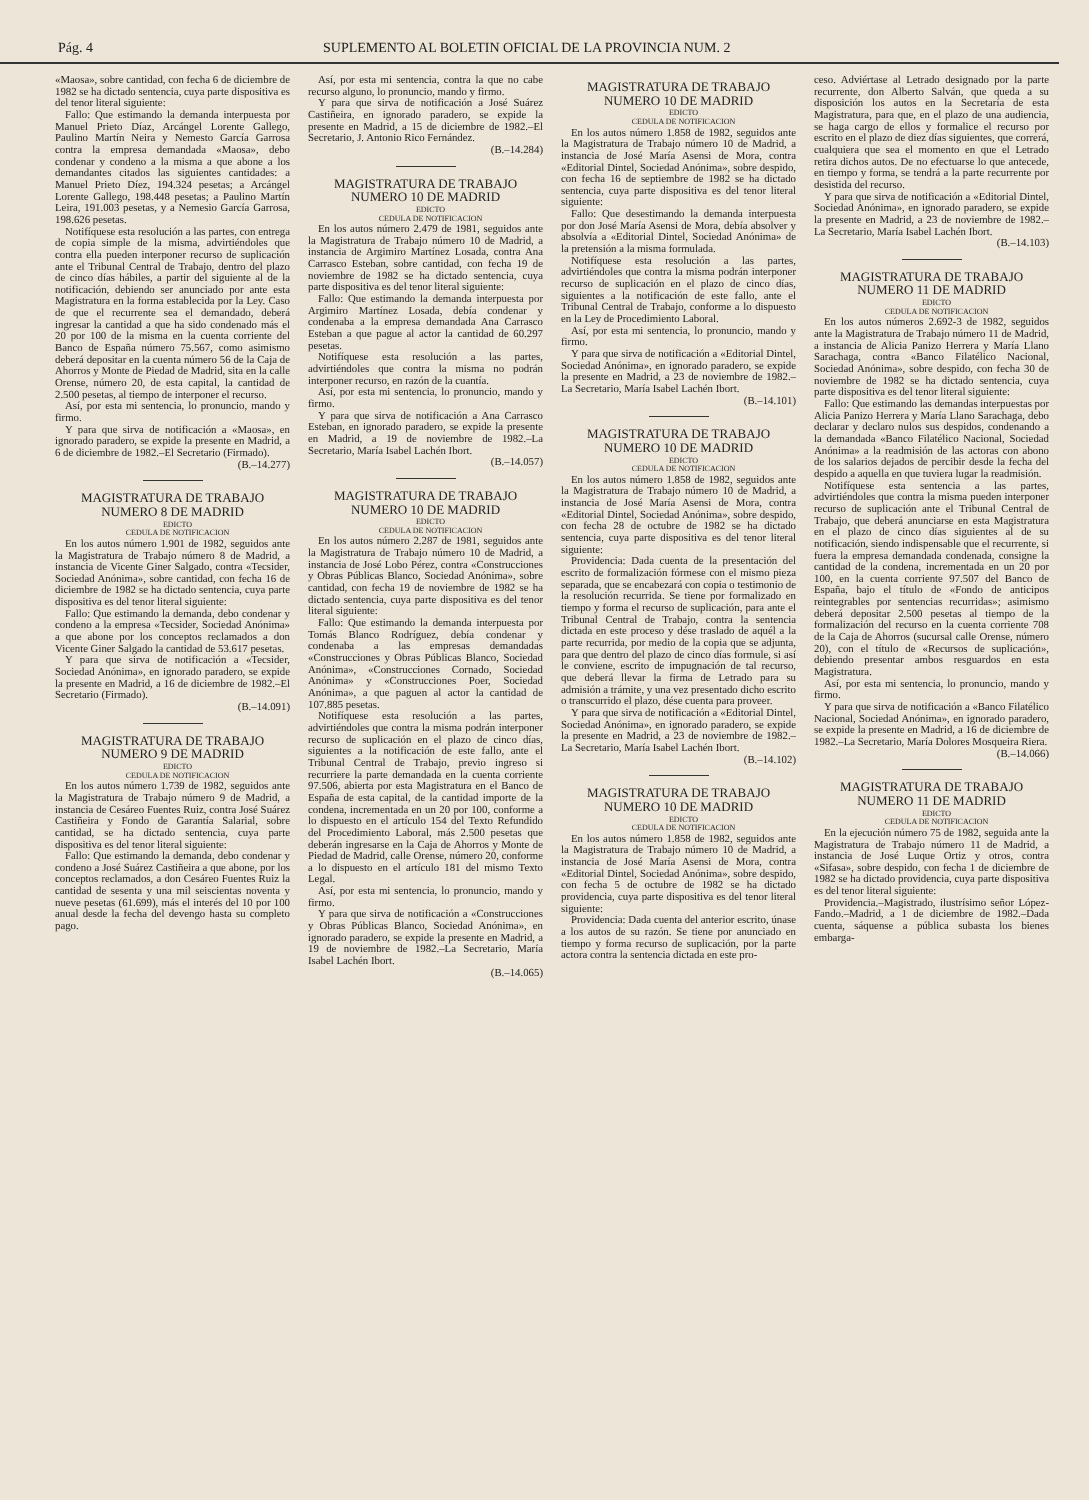Pág. 4 SUPLEMENTO AL BOLETIN OFICIAL DE LA PROVINCIA NUM. 2
«Maosa», sobre cantidad, con fecha 6 de diciembre de 1982 se ha dictado sentencia, cuya parte dispositiva es del tenor literal siguiente:
Fallo: Que estimando la demanda interpuesta por Manuel Prieto Díaz, Arcángel Lorente Gallego, Paulino Martín Neira y Nemesto García Garrosa contra la empresa demandada «Maosa», debo condenar y condeno a la misma a que abone a los demandantes citados las siguientes cantidades: a Manuel Prieto Díez, 194.324 pesetas; a Arcángel Lorente Gallego, 198.448 pesetas; a Paulino Martín Leira, 191.003 pesetas, y a Nemesio García Garrosa, 198.626 pesetas.
Notifíquese esta resolución a las partes, con entrega de copia simple de la misma, advirtiéndoles que contra ella pueden interponer recurso de suplicación ante el Tribunal Central de Trabajo, dentro del plazo de cinco días hábiles, a partir del siguiente al de la notificación, debiendo ser anunciado por ante esta Magistratura en la forma establecida por la Ley. Caso de que el recurrente sea el demandado, deberá ingresar la cantidad a que ha sido condenado más el 20 por 100 de la misma en la cuenta corriente del Banco de España número 75.567, como asimismo deberá depositar en la cuenta número 56 de la Caja de Ahorros y Monte de Piedad de Madrid, sita en la calle Orense, número 20, de esta capital, la cantidad de 2.500 pesetas, al tiempo de interponer el recurso.
Así, por esta mi sentencia, lo pronuncio, mando y firmo.
Y para que sirva de notificación a «Maosa», en ignorado paradero, se expide la presente en Madrid, a 6 de diciembre de 1982.–El Secretario (Firmado).
(B.–14.277)
MAGISTRATURA DE TRABAJO
NUMERO 8 DE MADRID
EDICTO
CEDULA DE NOTIFICACION
En los autos número 1.901 de 1982, seguidos ante la Magistratura de Trabajo número 8 de Madrid, a instancia de Vicente Giner Salgado, contra «Tecsider, Sociedad Anónima», sobre cantidad, con fecha 16 de diciembre de 1982 se ha dictado sentencia, cuya parte dispositiva es del tenor literal siguiente:
Fallo: Que estimando la demanda, debo condenar y condeno a la empresa «Tecsider, Sociedad Anónima» a que abone por los conceptos reclamados a don Vicente Giner Salgado la cantidad de 53.617 pesetas.
Y para que sirva de notificación a «Tecsider, Sociedad Anónima», en ignorado paradero, se expide la presente en Madrid, a 16 de diciembre de 1982.–El Secretario (Firmado).
(B.–14.091)
MAGISTRATURA DE TRABAJO
NUMERO 9 DE MADRID
EDICTO
CEDULA DE NOTIFICACION
En los autos número 1.739 de 1982, seguidos ante la Magistratura de Trabajo número 9 de Madrid, a instancia de Cesáreo Fuentes Ruiz, contra José Suárez Castiñeira y Fondo de Garantía Salarial, sobre cantidad, se ha dictado sentencia, cuya parte dispositiva es del tenor literal siguiente:
Fallo: Que estimando la demanda, debo condenar y condeno a José Suárez Castiñeira a que abone, por los conceptos reclamados, a don Cesáreo Fuentes Ruiz la cantidad de sesenta y una mil seiscientas noventa y nueve pesetas (61.699), más el interés del 10 por 100 anual desde la fecha del devengo hasta su completo pago.
Así, por esta mi sentencia, contra la que no cabe recurso alguno, lo pronuncio, mando y firmo.
Y para que sirva de notificación a José Suárez Castiñeira, en ignorado paradero, se expide la presente en Madrid, a 15 de diciembre de 1982.–El Secretario, J. Antonio Rico Fernández.
(B.–14.284)
MAGISTRATURA DE TRABAJO
NUMERO 10 DE MADRID
EDICTO
CEDULA DE NOTIFICACION
En los autos número 2.479 de 1981, seguidos ante la Magistratura de Trabajo número 10 de Madrid, a instancia de Argimiro Martínez Losada, contra Ana Carrasco Esteban, sobre cantidad, con fecha 19 de noviembre de 1982 se ha dictado sentencia, cuya parte dispositiva es del tenor literal siguiente:
Fallo: Que estimando la demanda interpuesta por Argimiro Martínez Losada, debía condenar y condenaba a la empresa demandada Ana Carrasco Esteban a que pague al actor la cantidad de 60.297 pesetas.
Notifíquese esta resolución a las partes, advirtiéndoles que contra la misma no podrán interponer recurso, en razón de la cuantía.
Así, por esta mi sentencia, lo pronuncio, mando y firmo.
Y para que sirva de notificación a Ana Carrasco Esteban, en ignorado paradero, se expide la presente en Madrid, a 19 de noviembre de 1982.–La Secretario, María Isabel Lachén Ibort.
(B.–14.057)
MAGISTRATURA DE TRABAJO
NUMERO 10 DE MADRID
EDICTO
CEDULA DE NOTIFICACION
En los autos número 2.287 de 1981, seguidos ante la Magistratura de Trabajo número 10 de Madrid, a instancia de José Lobo Pérez, contra «Construcciones y Obras Públicas Blanco, Sociedad Anónima», sobre cantidad, con fecha 19 de noviembre de 1982 se ha dictado sentencia, cuya parte dispositiva es del tenor literal siguiente:
Fallo: Que estimando la demanda interpuesta por Tomás Blanco Rodríguez, debía condenar y condenaba a las empresas demandadas «Construcciones y Obras Públicas Blanco, Sociedad Anónima», «Construcciones Cornado, Sociedad Anónima» y «Construcciones Poer, Sociedad Anónima», a que paguen al actor la cantidad de 107.885 pesetas.
Notifíquese esta resolución a las partes, advirtiéndoles que contra la misma podrán interponer recurso de suplicación en el plazo de cinco días, siguientes a la notificación de este fallo, ante el Tribunal Central de Trabajo, previo ingreso si recurriere la parte demandada en la cuenta corriente 97.506, abierta por esta Magistratura en el Banco de España de esta capital, de la cantidad importe de la condena, incrementada en un 20 por 100, conforme a lo dispuesto en el artículo 154 del Texto Refundido del Procedimiento Laboral, más 2.500 pesetas que deberán ingresarse en la Caja de Ahorros y Monte de Piedad de Madrid, calle Orense, número 20, conforme a lo dispuesto en el artículo 181 del mismo Texto Legal.
Así, por esta mi sentencia, lo pronuncio, mando y firmo.
Y para que sirva de notificación a «Construcciones y Obras Públicas Blanco, Sociedad Anónima», en ignorado paradero, se expide la presente en Madrid, a 19 de noviembre de 1982.–La Secretario, María Isabel Lachén Ibort.
(B.–14.065)
MAGISTRATURA DE TRABAJO
NUMERO 10 DE MADRID
EDICTO
CEDULA DE NOTIFICACION
En los autos número 1.858 de 1982, seguidos ante la Magistratura de Trabajo número 10 de Madrid, a instancia de José María Asensi de Mora, contra «Editorial Dintel, Sociedad Anónima», sobre despido, con fecha 16 de septiembre de 1982 se ha dictado sentencia, cuya parte dispositiva es del tenor literal siguiente:
Fallo: Que desestimando la demanda interpuesta por don José María Asensi de Mora, debía absolver y absolvía a «Editorial Dintel, Sociedad Anónima» de la pretensión a la misma formulada.
Notifíquese esta resolución a las partes, advirtiéndoles que contra la misma podrán interponer recurso de suplicación en el plazo de cinco días, siguientes a la notificación de este fallo, ante el Tribunal Central de Trabajo, conforme a lo dispuesto en la Ley de Procedimiento Laboral.
Así, por esta mi sentencia, lo pronuncio, mando y firmo.
Y para que sirva de notificación a «Editorial Dintel, Sociedad Anónima», en ignorado paradero, se expide la presente en Madrid, a 23 de noviembre de 1982.–La Secretario, María Isabel Lachén Ibort.
(B.–14.101)
MAGISTRATURA DE TRABAJO
NUMERO 10 DE MADRID
EDICTO
CEDULA DE NOTIFICACION
En los autos número 1.858 de 1982, seguidos ante la Magistratura de Trabajo número 10 de Madrid, a instancia de José María Asensi de Mora, contra «Editorial Dintel, Sociedad Anónima», sobre despido, con fecha 28 de octubre de 1982 se ha dictado sentencia, cuya parte dispositiva es del tenor literal siguiente:
Providencia: Dada cuenta de la presentación del escrito de formalización fórmese con el mismo pieza separada, que se encabezará con copia o testimonio de la resolución recurrida. Se tiene por formalizado en tiempo y forma el recurso de suplicación, para ante el Tribunal Central de Trabajo, contra la sentencia dictada en este proceso y dése traslado de aquél a la parte recurrida, por medio de la copia que se adjunta, para que dentro del plazo de cinco días formule, si así le conviene, escrito de impugnación de tal recurso, que deberá llevar la firma de Letrado para su admisión a trámite, y una vez presentado dicho escrito o transcurrido el plazo, dése cuenta para proveer.
Y para que sirva de notificación a «Editorial Dintel, Sociedad Anónima», en ignorado paradero, se expide la presente en Madrid, a 23 de noviembre de 1982.–La Secretario, María Isabel Lachén Ibort.
(B.–14.102)
MAGISTRATURA DE TRABAJO
NUMERO 10 DE MADRID
EDICTO
CEDULA DE NOTIFICACION
En los autos número 1.858 de 1982, seguidos ante la Magistratura de Trabajo número 10 de Madrid, a instancia de José María Asensi de Mora, contra «Editorial Dintel, Sociedad Anónima», sobre despido, con fecha 5 de octubre de 1982 se ha dictado providencia, cuya parte dispositiva es del tenor literal siguiente:
Providencia: Dada cuenta del anterior escrito, únase a los autos de su razón. Se tiene por anunciado en tiempo y forma recurso de suplicación, por la parte actora contra la sentencia dictada en este pro-
ceso. Adviértase al Letrado designado por la parte recurrente, don Alberto Salván, que queda a su disposición los autos en la Secretaría de esta Magistratura, para que, en el plazo de una audiencia, se haga cargo de ellos y formalice el recurso por escrito en el plazo de diez días siguientes, que correrá, cualquiera que sea el momento en que el Letrado retira dichos autos. De no efectuarse lo que antecede, en tiempo y forma, se tendrá a la parte recurrente por desistida del recurso.
Y para que sirva de notificación a «Editorial Dintel, Sociedad Anónima», en ignorado paradero, se expide la presente en Madrid, a 23 de noviembre de 1982.–La Secretario, María Isabel Lachén Ibort.
(B.–14.103)
MAGISTRATURA DE TRABAJO
NUMERO 11 DE MADRID
EDICTO
CEDULA DE NOTIFICACION
En los autos números 2.692-3 de 1982, seguidos ante la Magistratura de Trabajo número 11 de Madrid, a instancia de Alicia Panizo Herrera y María Llano Sarachaga, contra «Banco Filatélico Nacional, Sociedad Anónima», sobre despido, con fecha 30 de noviembre de 1982 se ha dictado sentencia, cuya parte dispositiva es del tenor literal siguiente:
Fallo: Que estimando las demandas interpuestas por Alicia Panizo Herrera y María Llano Sarachaga, debo declarar y declaro nulos sus despidos, condenando a la demandada «Banco Filatélico Nacional, Sociedad Anónima» a la readmisión de las actoras con abono de los salarios dejados de percibir desde la fecha del despido a aquella en que tuviera lugar la readmisión.
Notifíquese esta sentencia a las partes, advirtiéndoles que contra la misma pueden interponer recurso de suplicación ante el Tribunal Central de Trabajo, que deberá anunciarse en esta Magistratura en el plazo de cinco días siguientes al de su notificación, siendo indispensable que el recurrente, si fuera la empresa demandada condenada, consigne la cantidad de la condena, incrementada en un 20 por 100, en la cuenta corriente 97.507 del Banco de España, bajo el título de «Fondo de anticipos reintegrables por sentencias recurridas»; asimismo deberá depositar 2.500 pesetas al tiempo de la formalización del recurso en la cuenta corriente 708 de la Caja de Ahorros (sucursal calle Orense, número 20), con el título de «Recursos de suplicación», debiendo presentar ambos resguardos en esta Magistratura.
Así, por esta mi sentencia, lo pronuncio, mando y firmo.
Y para que sirva de notificación a «Banco Filatélico Nacional, Sociedad Anónima», en ignorado paradero, se expide la presente en Madrid, a 16 de diciembre de 1982.–La Secretario, María Dolores Mosqueira Riera.
(B.–14.066)
MAGISTRATURA DE TRABAJO
NUMERO 11 DE MADRID
EDICTO
CEDULA DE NOTIFICACION
En la ejecución número 75 de 1982, seguida ante la Magistratura de Trabajo número 11 de Madrid, a instancia de José Luque Ortiz y otros, contra «Sifasa», sobre despido, con fecha 1 de diciembre de 1982 se ha dictado providencia, cuya parte dispositiva es del tenor literal siguiente:
Providencia.–Magistrado, ilustrísimo señor López-Fando.–Madrid, a 1 de diciembre de 1982.–Dada cuenta, sáquense a pública subasta los bienes embarga-